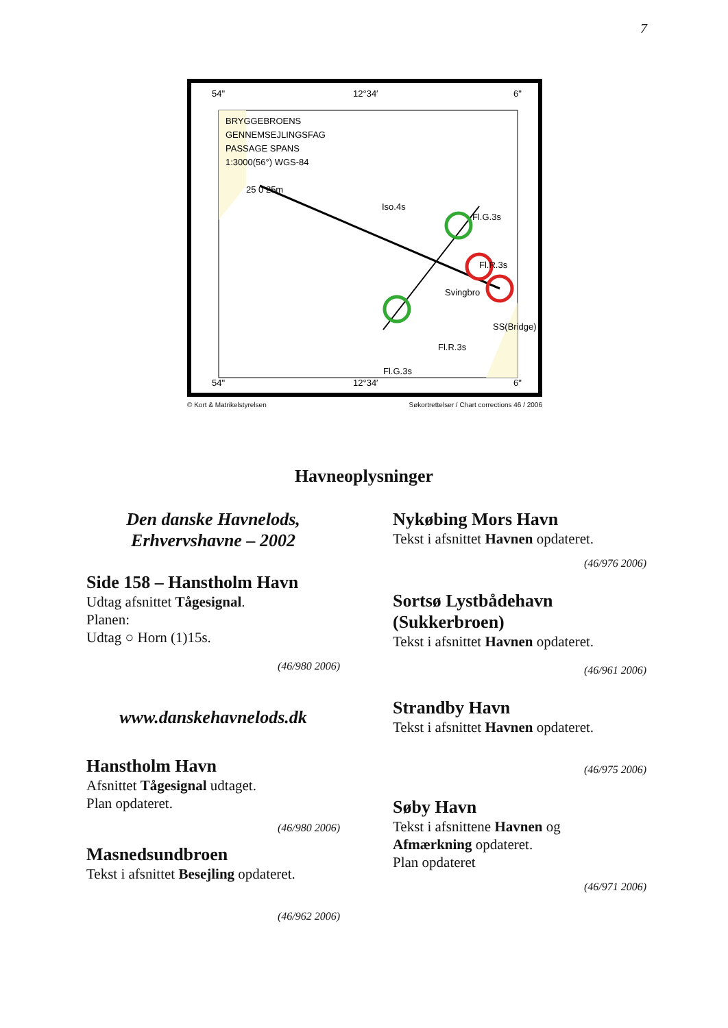7
54"
12°34′
6"
54"
12°34′
6"
BRYGGEBROENS
GENNEMSEJLINGSFAG
PASSAGE SPANS
1:3000(56°) WGS-84
25 0 25m
Iso.4s
Fl.G.3s
Fl.R.3s
SS(Bridge)
Fl.R.3s
Fl.G.3s
Svingbro
© Kort & Matrikelstyrelsen Søkortrettelser / Chart corrections 46 / 2006
Havneoplysninger
Den danske Havnelods,
Erhvervshavne – 2002
Side 158 – Hanstholm Havn
Udtag afsnittet Tågesignal.
Planen:
Udtag ○ Horn (1)15s.
(46/980 2006)
www.danskehavnelods.dk
Hanstholm Havn
Afsnittet Tågesignal udtaget.
Plan opdateret.
(46/980 2006)
Masnedsundbroen
Tekst i afsnittet Besejling opdateret.
(46/962 2006)
Nykøbing Mors Havn
Tekst i afsnittet Havnen opdateret.
(46/976 2006)
Sortsø Lystbådehavn
(Sukkerbroen)
Tekst i afsnittet Havnen opdateret.
(46/961 2006)
Strandby Havn
Tekst i afsnittet Havnen opdateret.
(46/975 2006)
Søby Havn
Tekst i afsnittene Havnen og
Afmærkning opdateret.
Plan opdateret
(46/971 2006)